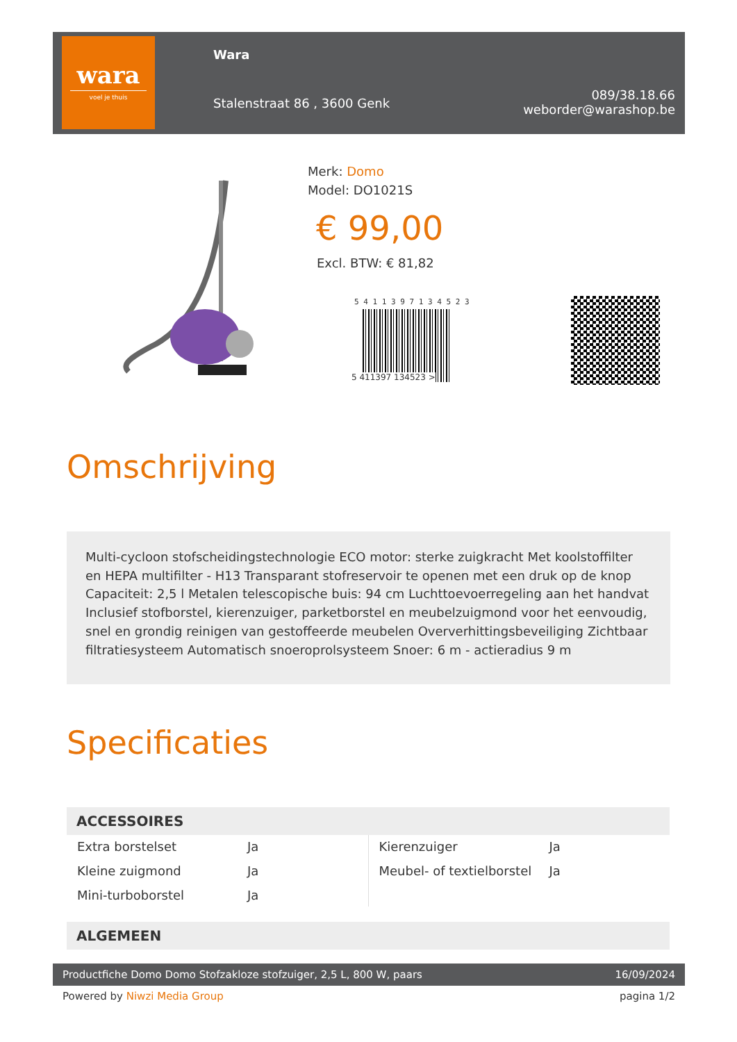wara
voel je thuis
Wara
Stalenstraat 86 , 3600 Genk
089/38.18.66
weborder@warashop.be
Merk: Domo
Model: DO1021S
€ 99,00
Excl. BTW: € 81,82
5 4 1 1 3 9 7 1 3 4 5 2 3
5 411397 134523 >
Omschrijving
Multi-cycloon stofscheidingstechnologie ECO motor: sterke zuigkracht Met koolstoffilter en HEPA multifilter - H13 Transparant stofreservoir te openen met een druk op de knop Capaciteit: 2,5 l Metalen telescopische buis: 94 cm Luchttoevoerregeling aan het handvat Inclusief stofborstel, kierenzuiger, parketborstel en meubelzuigmond voor het eenvoudig, snel en grondig reinigen van gestoffeerde meubelen Oververhittingsbeveiliging Zichtbaar filtratiesysteem Automatisch snoeroprolsysteem Snoer: 6 m - actieradius 9 m
Specificaties
ACCESSOIRES
| / Extra borstelset / Ja / / Kleine zuigmond / Ja / / Mini-turboborstel / Ja / | / Kierenzuiger / Ja / / Meubel- of textielborstel / Ja / |
ALGEMEEN
Productfiche Domo Domo Stofzakloze stofzuiger, 2,5 L, 800 W, paars 16/09/2024
Powered by Niwzi Media Group pagina 1/2